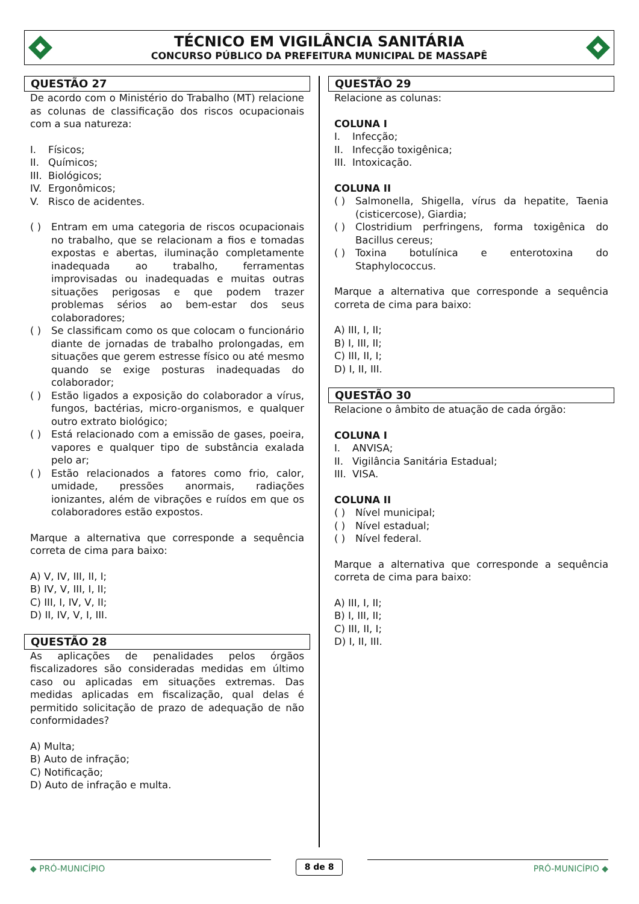TÉCNICO EM VIGILÂNCIA SANITÁRIA
CONCURSO PÚBLICO DA PREFEITURA MUNICIPAL DE MASSAPÊ
QUESTÃO 27
De acordo com o Ministério do Trabalho (MT) relacione as colunas de classificação dos riscos ocupacionais com a sua natureza:
I. Físicos;
II. Químicos;
III. Biológicos;
IV. Ergonômicos;
V. Risco de acidentes.
( ) Entram em uma categoria de riscos ocupacionais no trabalho, que se relacionam a fios e tomadas expostas e abertas, iluminação completamente inadequada ao trabalho, ferramentas improvisadas ou inadequadas e muitas outras situações perigosas e que podem trazer problemas sérios ao bem-estar dos seus colaboradores;
( ) Se classificam como os que colocam o funcionário diante de jornadas de trabalho prolongadas, em situações que gerem estresse físico ou até mesmo quando se exige posturas inadequadas do colaborador;
( ) Estão ligados a exposição do colaborador a vírus, fungos, bactérias, micro-organismos, e qualquer outro extrato biológico;
( ) Está relacionado com a emissão de gases, poeira, vapores e qualquer tipo de substância exalada pelo ar;
( ) Estão relacionados a fatores como frio, calor, umidade, pressões anormais, radiações ionizantes, além de vibrações e ruídos em que os colaboradores estão expostos.
Marque a alternativa que corresponde a sequência correta de cima para baixo:
A) V, IV, III, II, I;
B) IV, V, III, I, II;
C) III, I, IV, V, II;
D) II, IV, V, I, III.
QUESTÃO 28
As aplicações de penalidades pelos órgãos fiscalizadores são consideradas medidas em último caso ou aplicadas em situações extremas. Das medidas aplicadas em fiscalização, qual delas é permitido solicitação de prazo de adequação de não conformidades?
A) Multa;
B) Auto de infração;
C) Notificação;
D) Auto de infração e multa.
QUESTÃO 29
Relacione as colunas:
COLUNA I
I. Infecção;
II. Infecção toxigênica;
III. Intoxicação.
COLUNA II
( ) Salmonella, Shigella, vírus da hepatite, Taenia (cisticercose), Giardia;
( ) Clostridium perfringens, forma toxigênica do Bacillus cereus;
( ) Toxina botulínica e enterotoxina do Staphylococcus.
Marque a alternativa que corresponde a sequência correta de cima para baixo:
A) III, I, II;
B) I, III, II;
C) III, II, I;
D) I, II, III.
QUESTÃO 30
Relacione o âmbito de atuação de cada órgão:
COLUNA I
I. ANVISA;
II. Vigilância Sanitária Estadual;
III. VISA.
COLUNA II
( ) Nível municipal;
( ) Nível estadual;
( ) Nível federal.
Marque a alternativa que corresponde a sequência correta de cima para baixo:
A) III, I, II;
B) I, III, II;
C) III, II, I;
D) I, II, III.
◆ PRÓ-MUNICÍPIO 8 de 8 PRÓ-MUNICÍPIO ◆